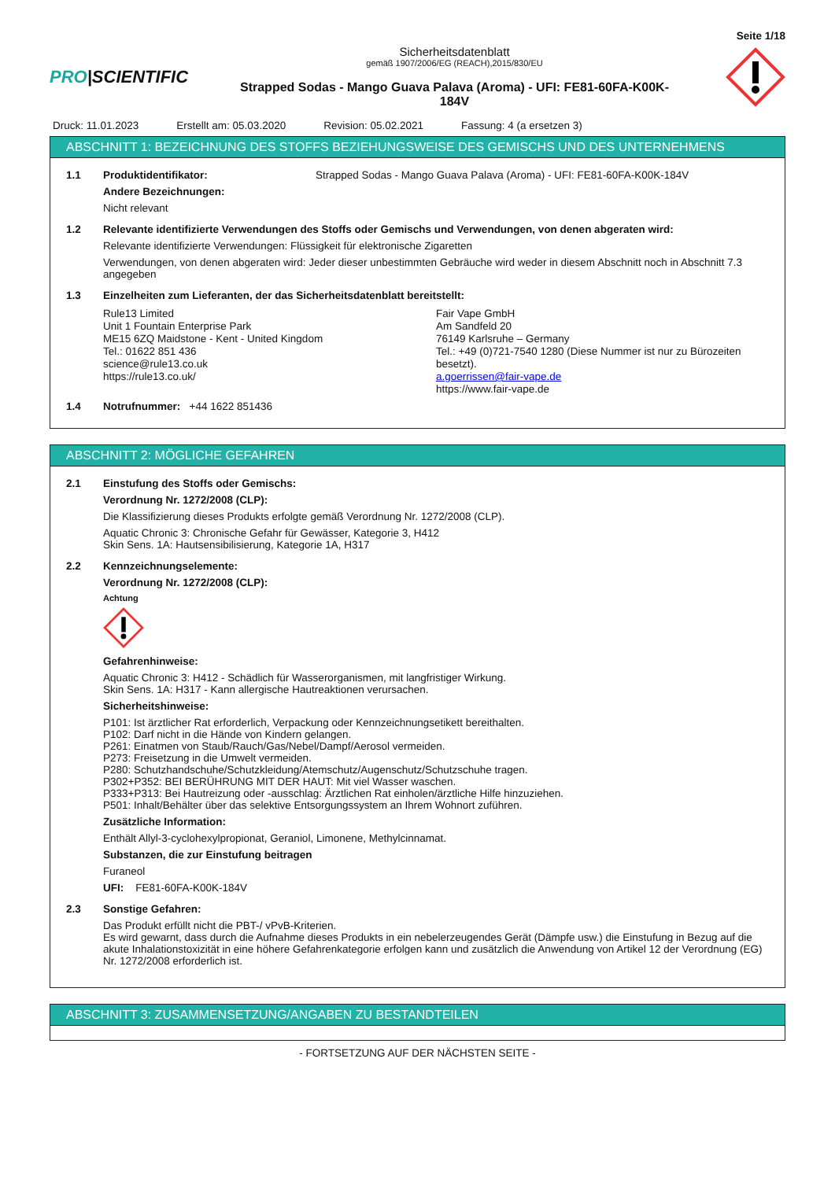Seite 1/18
PRO|SCIENTIFIC
Sicherheitsdatenblatt
gemäß 1907/2006/EG (REACH),2015/830/EU
Strapped Sodas - Mango Guava Palava (Aroma) - UFI: FE81-60FA-K00K-
184V
Druck: 11.01.2023 Erstellt am: 05.03.2020 Revision: 05.02.2021 Fassung: 4 (a ersetzen 3)
ABSCHNITT 1: BEZEICHNUNG DES STOFFS BEZIEHUNGSWEISE DES GEMISCHS UND DES UNTERNEHMENS
1.1 Produktidentifikator: Strapped Sodas - Mango Guava Palava (Aroma) - UFI: FE81-60FA-K00K-184V
Andere Bezeichnungen:
Nicht relevant
1.2 Relevante identifizierte Verwendungen des Stoffs oder Gemischs und Verwendungen, von denen abgeraten wird:
Relevante identifizierte Verwendungen: Flüssigkeit für elektronische Zigaretten
Verwendungen, von denen abgeraten wird: Jeder dieser unbestimmten Gebräuche wird weder in diesem Abschnitt noch in Abschnitt 7.3 angegeben
1.3 Einzelheiten zum Lieferanten, der das Sicherheitsdatenblatt bereitstellt:
Rule13 Limited
Unit 1 Fountain Enterprise Park
ME15 6ZQ Maidstone - Kent - United Kingdom
Tel.: 01622 851 436
science@rule13.co.uk
https://rule13.co.uk/
Fair Vape GmbH
Am Sandfeld 20
76149 Karlsruhe – Germany
Tel.: +49 (0)721-7540 1280 (Diese Nummer ist nur zu Bürozeiten besetzt).
a.goerrissen@fair-vape.de
https://www.fair-vape.de
1.4 Notrufnummer: +44 1622 851436
ABSCHNITT 2: MÖGLICHE GEFAHREN
2.1 Einstufung des Stoffs oder Gemischs:
Verordnung Nr. 1272/2008 (CLP):
Die Klassifizierung dieses Produkts erfolgte gemäß Verordnung Nr. 1272/2008 (CLP).
Aquatic Chronic 3: Chronische Gefahr für Gewässer, Kategorie 3, H412
Skin Sens. 1A: Hautsensibilisierung, Kategorie 1A, H317
2.2 Kennzeichnungselemente:
Verordnung Nr. 1272/2008 (CLP):
Achtung
Gefahrenhinweise:
Aquatic Chronic 3: H412 - Schädlich für Wasserorganismen, mit langfristiger Wirkung.
Skin Sens. 1A: H317 - Kann allergische Hautreaktionen verursachen.
Sicherheitshinweise:
P101: Ist ärztlicher Rat erforderlich, Verpackung oder Kennzeichnungsetikett bereithalten.
P102: Darf nicht in die Hände von Kindern gelangen.
P261: Einatmen von Staub/Rauch/Gas/Nebel/Dampf/Aerosol vermeiden.
P273: Freisetzung in die Umwelt vermeiden.
P280: Schutzhandschuhe/Schutzkleidung/Atemschutz/Augenschutz/Schutzschuhe tragen.
P302+P352: BEI BERÜHRUNG MIT DER HAUT: Mit viel Wasser waschen.
P333+P313: Bei Hautreizung oder -ausschlag: Ärztlichen Rat einholen/ärztliche Hilfe hinzuziehen.
P501: Inhalt/Behälter über das selektive Entsorgungssystem an Ihrem Wohnort zuführen.
Zusätzliche Information:
Enthält Allyl-3-cyclohexylpropionat, Geraniol, Limonene, Methylcinnamat.
Substanzen, die zur Einstufung beitragen
Furaneol
UFI: FE81-60FA-K00K-184V
2.3 Sonstige Gefahren:
Das Produkt erfüllt nicht die PBT-/ vPvB-Kriterien.
Es wird gewarnt, dass durch die Aufnahme dieses Produkts in ein nebelerzeugendes Gerät (Dämpfe usw.) die Einstufung in Bezug auf die akute Inhalationstoxizität in eine höhere Gefahrenkategorie erfolgen kann und zusätzlich die Anwendung von Artikel 12 der Verordnung (EG) Nr. 1272/2008 erforderlich ist.
ABSCHNITT 3: ZUSAMMENSETZUNG/ANGABEN ZU BESTANDTEILEN
- FORTSETZUNG AUF DER NÄCHSTEN SEITE -